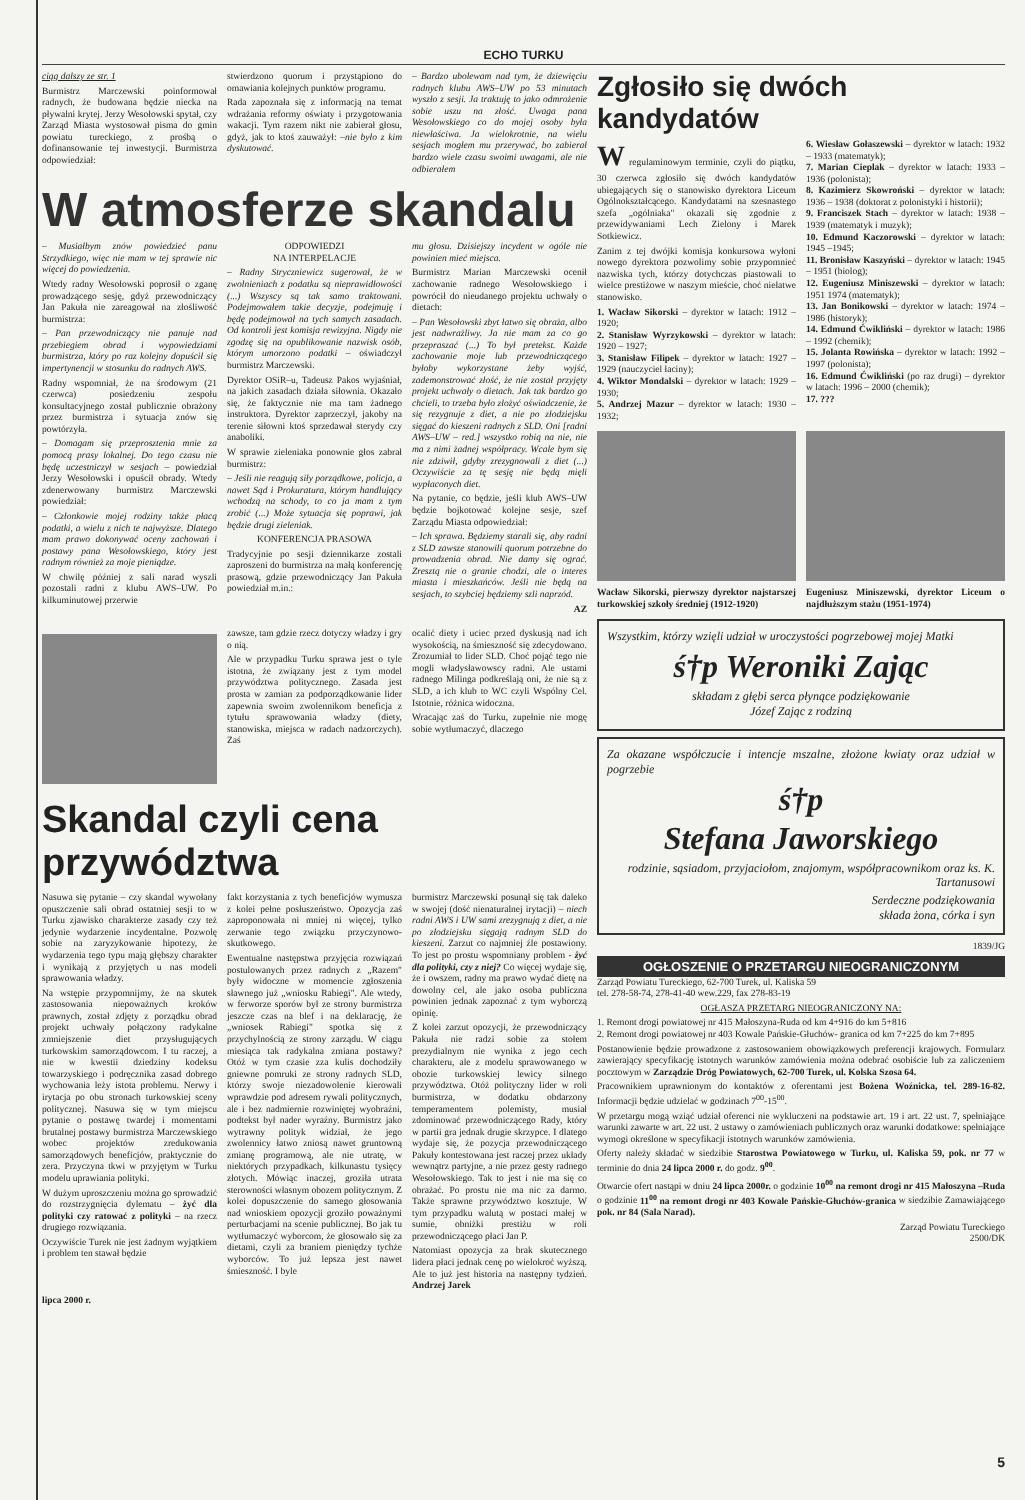ECHO TURKU
ciąg dalszy ze str. 1
Burmistrz Marczewski poinformował radnych, że budowana będzie niecka na pływalni krytej. Jerzy Wesołowski spytał, czy Zarząd Miasta wystosował pisma do gmin powiatu tureckiego, z prośbą o dofinansowanie tej inwestycji. Burmistrza odpowiedział:
stwierdzono quorum i przystąpiono do omawiania kolejnych punktów programu.
Rada zapoznała się z informacją na temat wdrażania reformy oświaty i przygotowania wakacji. Tym razem nikt nie zabierał głosu, gdyż, jak to ktoś zauważył: –nie było z kim dyskutować.
– Bardzo ubolewam nad tym, że dziewięciu radnych klubu AWS–UW po 53 minutach wyszło z sesji. Ja traktuję to jako odmrożenie sobie uszu na złość. Uwaga pana Wesołowskiego co do mojej osoby była niewłaściwa. Ja wielokrotnie, na wielu sesjach mogłem mu przerywać, bo zabierał bardzo wiele czasu swoimi uwagami, ale nie odbierałem
W atmosferze skandalu
– Musiałbym znów powiedzieć panu Strzydkiego, więc nie mam w tej sprawie nic więcej do powiedzenia.
Wtedy radny Wesołowski poprosił o zganę prowadzącego sesję, gdyż przewodniczący Jan Pakuła nie zareagował na złośliwość burmistrza:
– Pan przewodniczący nie panuje nad przebiegiem obrad i wypowiedziami burmistrza, który po raz kolejny dopuścił się impertynencji w stosunku do radnych AWS.
Radny wspomniał, że na środowym (21 czerwca) posiedzeniu zespołu konsultacyjnego został publicznie obrażony przez burmistrza i sytuacja znów się powtórzyła.
– Domagam się przeprosztenia mnie za pomocą prasy lokalnej. Do tego czasu nie będę uczestniczył w sesjach – powiedział Jerzy Wesołowski i opuścił obrady. Wtedy zdenerwowany burmistrz Marczewski powiedział:
– Członkowie mojej rodziny także płacą podatki, a wielu z nich te najwyższe. Dlatego mam prawo dokonywać oceny zachowań i postawy pana Wesołowskiego, który jest radnym również za moje pieniądze.
W chwilę później z sali narad wyszli pozostali radni z klubu AWS–UW. Po kilkuminutowej przerwie
ODPOWIEDZI
NA INTERPELACJE
– Radny Stryczniewicz sugerował, że w zwolnieniach z podatku są nieprawidłowości (...) Wszyscy są tak samo traktowani. Podejmowałem takie decyzje, podejmuję i będę podejmował na tych samych zasadach. Od kontroli jest komisja rewizyjna. Nigdy nie zgodzę się na opublikowanie nazwisk osób, którym umorzono podatki – oświadczył burmistrz Marczewski.
Dyrektor OSiR–u, Tadeusz Pakos wyjaśniał, na jakich zasadach działa siłownia. Okazało się, że faktycznie nie ma tam żadnego instruktora. Dyrektor zaprzeczył, jakoby na terenie siłowni ktoś sprzedawał sterydy czy anaboliki.
W sprawie zieleniaka ponownie głos zabrał burmistrz:
– Jeśli nie reagują siły porządkowe, policja, a nawet Sąd i Prokuratura, którym handlujący wchodzą na schody, to co ja mam z tym zrobić (...) Może sytuacja się poprawi, jak będzie drugi zieleniak.
KONFERENCJA PRASOWA
Tradycyjnie po sesji dziennikarze zostali zaproszeni do burmistrza na małą konferencję prasową, gdzie przewodniczący Jan Pakuła powiedział m.in.:
mu głosu. Dzisiejszy incydent w ogóle nie powinien mieć miejsca.
Burmistrz Marian Marczewski ocenił zachowanie radnego Wesołowskiego i powrócił do nieudanego projektu uchwały o dietach:
– Pan Wesołowski zbyt łatwo się obraża, albo jest nadwrażliwy. Ja nie mam za co go przepraszać (...) To był pretekst. Każde zachowanie moje lub przewodniczącego byłoby wykorzystane żeby wyjść, zademonstrować złość, że nie został przyjęty projekt uchwały o dietach. Jak tak bardzo go chcieli, to trzeba było złożyć oświadczenie, że się rezygnuje z diet, a nie po złodziejsku sięgać do kieszeni radnych z SLD. Oni [radni AWS–UW – red.] wszystko robią na nie, nie ma z nimi żadnej współpracy. Wcale bym się nie zdziwił, gdyby zrezygnowali z diet (...) Oczywiście za tę sesję nie będą mięli wypłaconych diet.
Na pytanie, co będzie, jeśli klub AWS–UW będzie bojkotować kolejne sesje, szef Zarządu Miasta odpowiedział:
– Ich sprawa. Będziemy starali się, aby radni z SLD zawsze stanowili quorum potrzebne do prowadzenia obrad. Nie damy się ograć. Zresztą nie o granie chodzi, ale o interes miasta i mieszkańców. Jeśli nie będą na sesjach, to szybciej będziemy szli naprzód.
AZ
zawsze, tam gdzie rzecz dotyczy władzy i gry o nią.
Ale w przypadku Turku sprawa jest o tyle istotna, że związany jest z tym model przywództwa politycznego. Zasada jest prosta w zamian za podporządkowanie lider zapewnia swoim zwolennikom beneficja z tytułu sprawowania władzy (diety, stanowiska, miejsca w radach nadzorczych). Zaś
ocalić diety i uciec przed dyskusją nad ich wysokością, na śmieszność się zdecydowano. Zrozumiał to lider SLD. Choć pojąć tego nie mogli władysławowscy radni. Ale ustami radnego Milinga podkreślają oni, że nie są z SLD, a ich klub to WC czyli Wspólny Cel. Istotnie, różnica widoczna.
Wracając zaś do Turku, zupełnie nie mogę sobie wytłumaczyć, dlaczego
Skandal czyli cena przywództwa
Nasuwa się pytanie – czy skandal wywołany opuszczenie sali obrad ostatniej sesji to w Turku zjawisko charakterze zasady czy też jedynie wydarzenie incydentalne. Pozwolę sobie na zaryzykowanie hipotezy, że wydarzenia tego typu mają głębszy charakter i wynikają z przyjętych u nas modeli sprawowania władzy.
Na wstępie przypomnijmy, że na skutek zastosowania niepoważnych kroków prawnych, został zdjęty z porządku obrad projekt uchwały połączony radykalne zmniejszenie diet przysługujących turkowskim samorządowcom. I tu raczej, a nie w kwestii dziedziny kodeksu towarzyskiego i podręcznika zasad dobrego wychowania leży istota problemu. Nerwy i irytacja po obu stronach turkowskiej sceny politycznej. Nasuwa się w tym miejscu pytanie o postawę twardej i momentami brutalnej postawy burmistrza Marczewskiego wobec projektów zredukowania samorządowych beneficjów, praktycznie do zera. Przyczyna tkwi w przyjętym w Turku modelu uprawiania polityki.
W dużym uproszczeniu można go sprowadzić do rozstrzygnięcia dylematu – żyć dla polityki czy ratować z polityki – na rzecz drugiego rozwiązania.
Oczywiście Turek nie jest żadnym wyjątkiem i problem ten stawał będzie
fakt korzystania z tych beneficjów wymusza z kolei pełne posłuszeństwo. Opozycja zaś zaproponowała ni mniej ni więcej, tylko zerwanie tego związku przyczynowo-skutkowego.
Ewentualne następstwa przyjęcia rozwiązań postulowanych przez radnych z „Razem" były widoczne w momencie zgłoszenia sławnego już „wniosku Rabiegi". Ale wtedy, w ferworze sporów był ze strony burmistrza jeszcze czas na blef i na deklarację, że „wniosek Rabiegi" spotka się z przychylnością ze strony zarządu. W ciągu miesiąca tak radykalna zmiana postawy? Otóż w tym czasie zza kulis dochodziły gniewne pomruki ze strony radnych SLD, którzy swoje niezadowolenie kierowali wprawdzie pod adresem rywali politycznych, ale i bez nadmiernie rozwiniętej wyobraźni, podtekst był nader wyraźny. Burmistrz jako wytrawny polityk widział, że jego zwolennicy łatwo zniosą nawet gruntowną zmianę programową, ale nie utratę, w niektórych przypadkach, kilkunastu tysięcy złotych. Mówiąc inaczej, groziła utrata sterowności własnym obozem politycznym. Z kolei dopuszczenie do samego głosowania nad wnioskiem opozycji groziło poważnymi perturbacjami na scenie publicznej. Bo jak tu wytłumaczyć wyborcom, że głosowało się za dietami, czyli za braniem pieniędzy tychże wyborców. To już lepsza jest nawet śmieszność. I byle
burmistrz Marczewski posunął się tak daleko w swojej (dość nienaturalnej irytacji) – niech radni AWS i UW sami zrezygnują z diet, a nie po złodziejsku sięgają radnym SLD do kieszeni. Zarzut co najmniej źle postawiony. To jest po prostu wspomniany problem - żyć dla polityki, czy z niej? Co więcej wydaje się, że i owszem, radny ma prawo wydać dietę na dowolny cel, ale jako osoba publiczna powinien jednak zapoznać z tym wyborczą opinię.
Z kolei zarzut opozycji, że przewodniczący Pakuła nie radzi sobie za stołem prezydialnym nie wynika z jego cech charakteru, ale z modelu sprawowanego w obozie turkowskiej lewicy silnego przywództwa. Otóż polityczny lider w roli burmistrza, w dodatku obdarzony temperamentem polemisty, musiał zdominować przewodniczącego Rady, który w partii gra jednak drugie skrzypce. I dlatego wydaje się, że pozycja przewodniczącego Pakuły kontestowana jest raczej przez układy wewnątrz partyjne, a nie przez gesty radnego Wesołowskiego. Tak to jest i nie ma się co obrażać. Po prostu nie ma nic za darmo. Także sprawne przywództwo kosztuje. W tym przypadku walutą w postaci małej w sumie, obniżki prestiżu w roli przewodniczącego płaci Jan P.
Natomiast opozycja za brak skutecznego lidera płaci jednak cenę po wielokroć wyższą. Ale to już jest historia na następny tydzień. Andrzej Jarek
lipca 2000 r.
Zgłosiło się dwóch kandydatów
W regulaminowym terminie, czyli do piątku, 30 czerwca zgłosiło się dwóch kandydatów ubiegających się o stanowisko dyrektora Liceum Ogólnokształcącego. Kandydatami na szesnastego szefa „ogólniaka" okazali się zgodnie z przewidywaniami Lech Zielony i Marek Sotkiewicz.
Zanim z tej dwójki komisja konkursowa wyłoni nowego dyrektora pozwolimy sobie przypomnieć nazwiska tych, którzy dotychczas piastowali to wielce prestiżowe w naszym mieście, choć niełatwe stanowisko.
1. Wacław Sikorski – dyrektor w latach: 1912 – 1920;
2. Stanisław Wyrzykowski – dyrektor w latach: 1920 – 1927;
3. Stanisław Filipek – dyrektor w latach: 1927 – 1929 (nauczyciel łaciny);
4. Wiktor Mondalski – dyrektor w latach: 1929 – 1930;
5. Andrzej Mazur – dyrektor w latach: 1930 – 1932;
6. Wiesław Gołaszewski – dyrektor w latach: 1932 – 1933 (matematyk);
7. Marian Cieplak – dyrektor w latach: 1933 – 1936 (polonista);
8. Kazimierz Skowroński – dyrektor w latach: 1936 – 1938 (doktorat z polonistyki i historii);
9. Franciszek Stach – dyrektor w latach: 1938 – 1939 (matematyk i muzyk);
10. Edmund Kaczorowski – dyrektor w latach: 1945 –1945;
11. Bronisław Kaszyński – dyrektor w latach: 1945 – 1951 (biolog);
12. Eugeniusz Miniszewski – dyrektor w latach: 1951 1974 (matematyk);
13. Jan Bonikowski – dyrektor w latach: 1974 – 1986 (historyk);
14. Edmund Ćwikliński – dyrektor w latach: 1986 – 1992 (chemik);
15. Jolanta Rowińska – dyrektor w latach: 1992 – 1997 (polonista);
16. Edmund Ćwikliński (po raz drugi) – dyrektor w latach: 1996 – 2000 (chemik);
17. ???
Wacław Sikorski, pierwszy dyrektor najstarszej turkowskiej szkoły średniej (1912-1920)
Eugeniusz Miniszewski, dyrektor Liceum o najdłuższym stażu (1951-1974)
Wszystkim, którzy wzięli udział w uroczystości pogrzebowej mojej Matki
ś†p Weroniki Zając
składam z głębi serca płynące podziękowanie
Józef Zając z rodziną
Za okazane współczucie i intencje mszalne, złożone kwiaty oraz udział w pogrzebie
ś†p
Stefana Jaworskiego
rodzinie, sąsiadom, przyjaciołom, znajomym, współpracownikom oraz ks. K. Tartanusowi
Serdeczne podziękowania
składa żona, córka i syn
1839/JG
OGŁOSZENIE O PRZETARGU NIEOGRANICZONYM
Zarząd Powiatu Tureckiego, 62-700 Turek, ul. Kaliska 59
tel. 278-58-74, 278-41-40 wew.229, fax 278-83-19
OGŁASZA PRZETARG NIEOGRANICZONY NA:
1. Remont drogi powiatowej nr 415 Małoszyna-Ruda od km 4+916 do km 5+816
2. Remont drogi powiatowej nr 403 Kowale Pańskie-Głuchów- granica od km 7+225 do km 7+895
Postanowienie będzie prowadzone z zastosowaniem obowiązkowych preferencji krajowych. Formularz zawierający specyfikację istotnych warunków zamówienia można odebrać osobiście lub za zaliczeniem pocztowym w Zarządzie Dróg Powiatowych, 62-700 Turek, ul. Kolska Szosa 64.
Pracownikiem uprawnionym do kontaktów z oferentami jest Bożena Woźnicka, tel. 289-16-82. Informacji będzie udzielać w godzinach 7<sup>00</sup>-15<sup>00</sup>.
W przetargu mogą wziąć udział oferenci nie wykluczeni na podstawie art. 19 i art. 22 ust. 7, spełniające warunki zawarte w art. 22 ust. 2 ustawy o zamówieniach publicznych oraz warunki dodatkowe: spełniające wymogi określone w specyfikacji istotnych warunków zamówienia.
Oferty należy składać w siedzibie Starostwa Powiatowego w Turku, ul. Kaliska 59, pok. nr 77 w terminie do dnia 24 lipca 2000 r. do godz. 9<sup>00</sup>.
Otwarcie ofert nastąpi w dniu 24 lipca 2000r. o godzinie 10<sup>00</sup> na remont drogi nr 415 Małoszyna –Ruda o godzinie 11<sup>00</sup> na remont drogi nr 403 Kowale Pańskie-Głuchów-granica w siedzibie Zamawiającego pok. nr 84 (Sala Narad).
Zarząd Powiatu Tureckiego
2500/DK
5